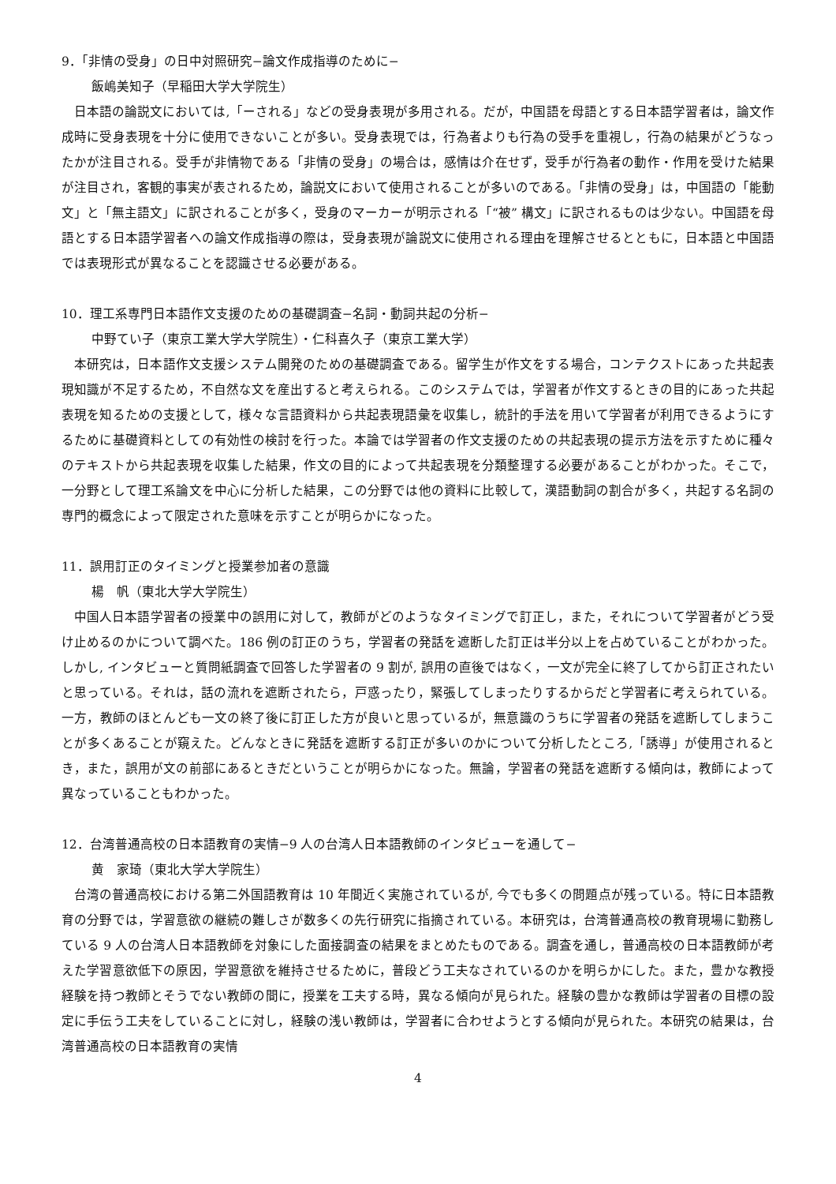9．「非情の受身」の日中対照研究−論文作成指導のために−
飯嶋美知子（早稲田大学大学院生）
日本語の論説文においては,「ーされる」などの受身表現が多用される。だが，中国語を母語とする日本語学習者は，論文作成時に受身表現を十分に使用できないことが多い。受身表現では，行為者よりも行為の受手を重視し，行為の結果がどうなったかが注目される。受手が非情物である「非情の受身」の場合は，感情は介在せず，受手が行為者の動作・作用を受けた結果が注目され，客観的事実が表されるため，論説文において使用されることが多いのである。「非情の受身」は，中国語の「能動文」と「無主語文」に訳されることが多く，受身のマーカーが明示される「“被” 構文」に訳されるものは少ない。中国語を母語とする日本語学習者への論文作成指導の際は，受身表現が論説文に使用される理由を理解させるとともに，日本語と中国語では表現形式が異なることを認識させる必要がある。
10．理工系専門日本語作文支援のための基礎調査−名詞・動詞共起の分析−
中野てい子（東京工業大学大学院生）・仁科喜久子（東京工業大学）
本研究は，日本語作文支援システム開発のための基礎調査である。留学生が作文をする場合，コンテクストにあった共起表現知識が不足するため，不自然な文を産出すると考えられる。このシステムでは，学習者が作文するときの目的にあった共起表現を知るための支援として，様々な言語資料から共起表現語彙を収集し，統計的手法を用いて学習者が利用できるようにするために基礎資料としての有効性の検討を行った。本論では学習者の作文支援のための共起表現の提示方法を示すために種々のテキストから共起表現を収集した結果，作文の目的によって共起表現を分類整理する必要があることがわかった。そこで，一分野として理工系論文を中心に分析した結果，この分野では他の資料に比較して，漢語動詞の割合が多く，共起する名詞の専門的概念によって限定された意味を示すことが明らかになった。
11．誤用訂正のタイミングと授業参加者の意識
楊　帆（東北大学大学院生）
中国人日本語学習者の授業中の誤用に対して，教師がどのようなタイミングで訂正し，また，それについて学習者がどう受け止めるのかについて調べた。186 例の訂正のうち，学習者の発話を遮断した訂正は半分以上を占めていることがわかった。しかし, インタビューと質問紙調査で回答した学習者の 9 割が, 誤用の直後ではなく，一文が完全に終了してから訂正されたいと思っている。それは，話の流れを遮断されたら，戸惑ったり，緊張してしまったりするからだと学習者に考えられている。一方，教師のほとんども一文の終了後に訂正した方が良いと思っているが，無意識のうちに学習者の発話を遮断してしまうことが多くあることが窺えた。どんなときに発話を遮断する訂正が多いのかについて分析したところ,「誘導」が使用されるとき，また，誤用が文の前部にあるときだということが明らかになった。無論，学習者の発話を遮断する傾向は，教師によって異なっていることもわかった。
12．台湾普通高校の日本語教育の実情−9 人の台湾人日本語教師のインタビューを通して−
黄　家琦（東北大学大学院生）
台湾の普通高校における第二外国語教育は 10 年間近く実施されているが, 今でも多くの問題点が残っている。特に日本語教育の分野では，学習意欲の継続の難しさが数多くの先行研究に指摘されている。本研究は，台湾普通高校の教育現場に勤務している 9 人の台湾人日本語教師を対象にした面接調査の結果をまとめたものである。調査を通し，普通高校の日本語教師が考えた学習意欲低下の原因，学習意欲を維持させるために，普段どう工夫なされているのかを明らかにした。また，豊かな教授経験を持つ教師とそうでない教師の間に，授業を工夫する時，異なる傾向が見られた。経験の豊かな教師は学習者の目標の設定に手伝う工夫をしていることに対し，経験の浅い教師は，学習者に合わせようとする傾向が見られた。本研究の結果は，台湾普通高校の日本語教育の実情
4